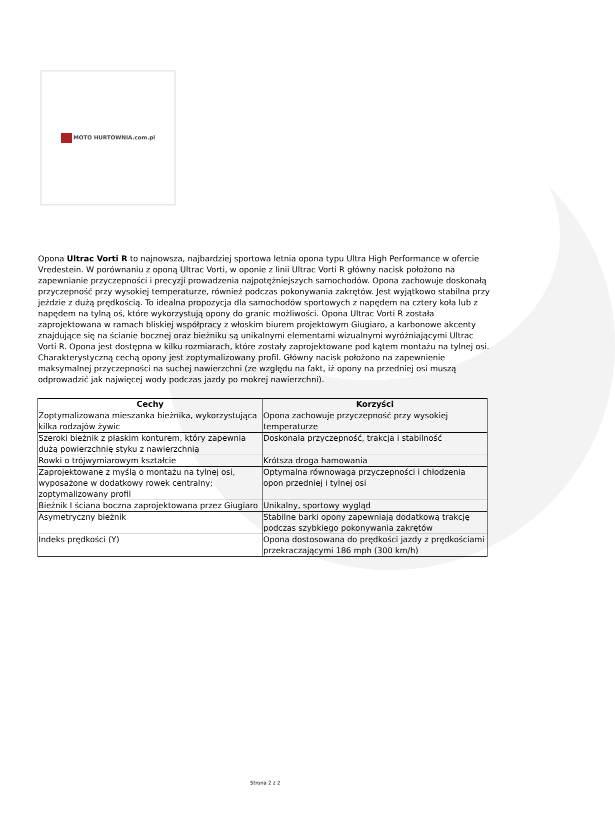MOTO HURTOWNIA.com.pl
Opona Ultrac Vorti R to najnowsza, najbardziej sportowa letnia opona typu Ultra High Performance w ofercie Vredestein. W porównaniu z oponą Ultrac Vorti, w oponie z linii Ultrac Vorti R główny nacisk położono na zapewnianie przyczepności i precyzji prowadzenia najpotężniejszych samochodów. Opona zachowuje doskonałą przyczepność przy wysokiej temperaturze, również podczas pokonywania zakrętów. Jest wyjątkowo stabilna przy jeździe z dużą prędkością. To idealna propozycja dla samochodów sportowych z napędem na cztery koła lub z napędem na tylną oś, które wykorzystują opony do granic możliwości. Opona Ultrac Vorti R została zaprojektowana w ramach bliskiej współpracy z włoskim biurem projektowym Giugiaro, a karbonowe akcenty znajdujące się na ścianie bocznej oraz bieżniku są unikalnymi elementami wizualnymi wyróżniającymi Ultrac Vorti R. Opona jest dostępna w kilku rozmiarach, które zostały zaprojektowane pod kątem montażu na tylnej osi. Charakterystyczną cechą opony jest zoptymalizowany profil. Główny nacisk położono na zapewnienie maksymalnej przyczepności na suchej nawierzchni (ze względu na fakt, iż opony na przedniej osi muszą odprowadzić jak najwięcej wody podczas jazdy po mokrej nawierzchni).
| Cechy | Korzyści |
| --- | --- |
| Zoptymalizowana mieszanka bieżnika, wykorzystująca kilka rodzajów żywic | Opona zachowuje przyczepność przy wysokiej temperaturze |
| Szeroki bieżnik z płaskim konturem, który zapewnia dużą powierzchnię styku z nawierzchnią | Doskonała przyczepność, trakcja i stabilność |
| Rowki o trójwymiarowym kształcie | Krótsza droga hamowania |
| Zaprojektowane z myślą o montażu na tylnej osi, wyposażone w dodatkowy rowek centralny; zoptymalizowany profil | Optymalna równowaga przyczepności i chłodzenia opon przedniej i tylnej osi |
| Bieżnik I ściana boczna zaprojektowana przez Giugiaro | Unikalny, sportowy wygląd |
| Asymetryczny bieżnik | Stabilne barki opony zapewniają dodatkową trakcję podczas szybkiego pokonywania zakrętów |
| Indeks prędkości (Y) | Opona dostosowana do prędkości jazdy z prędkościami przekraczającymi 186 mph (300 km/h) |
Strona 2 z 2